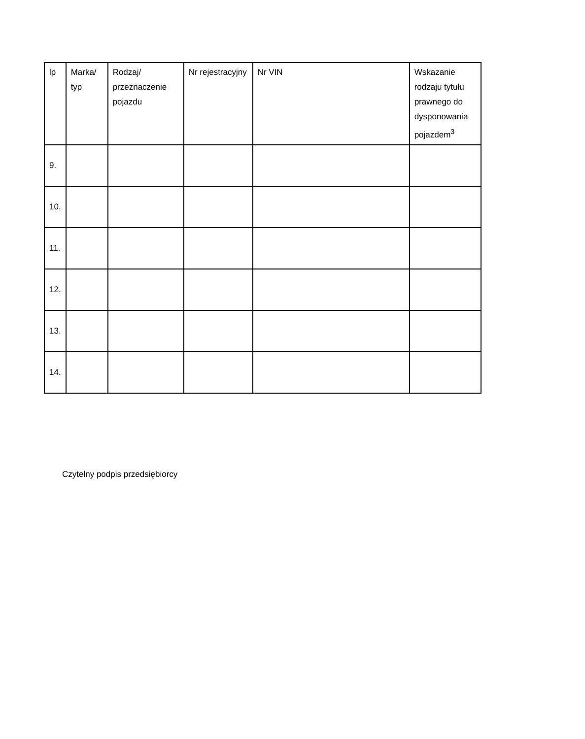| lp | Marka/ typ | Rodzaj/ przeznaczenie pojazdu | Nr rejestracyjny | Nr VIN | Wskazanie rodzaju tytułu prawnego do dysponowania pojazdem<sup>3</sup> |
| --- | --- | --- | --- | --- | --- |
| 9. | | | | | |
| 10. | | | | | |
| 11. | | | | | |
| 12. | | | | | |
| 13. | | | | | |
| 14. | | | | | |
Czytelny podpis przedsiębiorcy